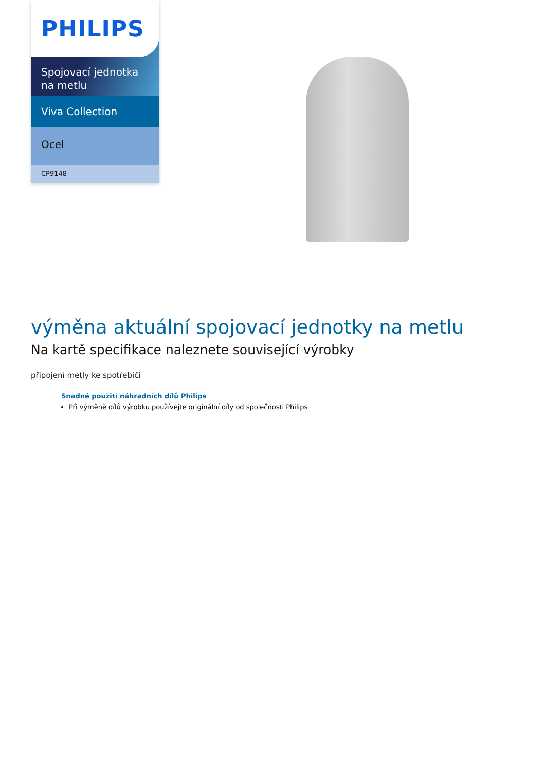PHILIPS
Spojovací jednotka na metlu
Viva Collection
Ocel
CP9148
výměna aktuální spojovací jednotky na metlu
Na kartě specifikace naleznete související výrobky
připojení metly ke spotřebiči
Snadné použití náhradních dílů Philips
Při výměně dílů výrobku používejte originální díly od společnosti Philips